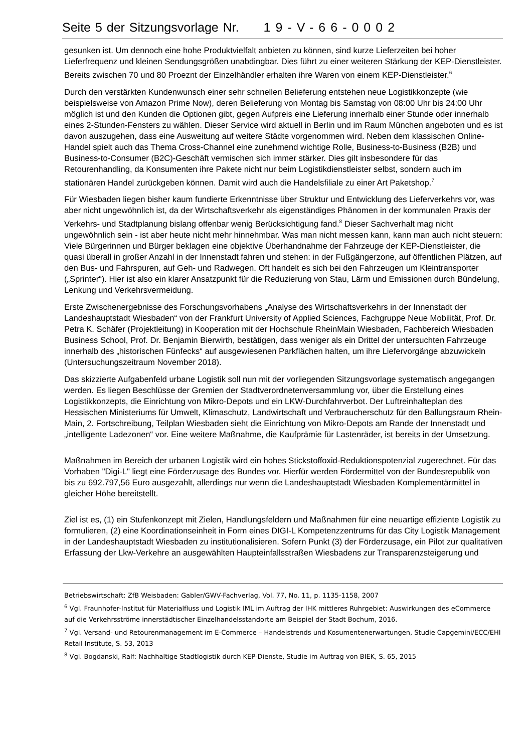Seite 5 der Sitzungsvorlage Nr. 19-V-66-0002
gesunken ist. Um dennoch eine hohe Produktvielfalt anbieten zu können, sind kurze Lieferzeiten bei hoher Lieferfrequenz und kleinen Sendungsgrößen unabdingbar. Dies führt zu einer weiteren Stärkung der KEP-Dienstleister. Bereits zwischen 70 und 80 Proeznt der Einzelhändler erhalten ihre Waren von einem KEP-Dienstleister.<sup>6</sup>
Durch den verstärkten Kundenwunsch einer sehr schnellen Belieferung entstehen neue Logistikkonzepte (wie beispielsweise von Amazon Prime Now), deren Belieferung von Montag bis Samstag von 08:00 Uhr bis 24:00 Uhr möglich ist und den Kunden die Optionen gibt, gegen Aufpreis eine Lieferung innerhalb einer Stunde oder innerhalb eines 2-Stunden-Fensters zu wählen. Dieser Service wird aktuell in Berlin und im Raum München angeboten und es ist davon auszugehen, dass eine Ausweitung auf weitere Städte vorgenommen wird. Neben dem klassischen Online-Handel spielt auch das Thema Cross-Channel eine zunehmend wichtige Rolle, Business-to-Business (B2B) und Business-to-Consumer (B2C)-Geschäft vermischen sich immer stärker. Dies gilt insbesondere für das Retourenhandling, da Konsumenten ihre Pakete nicht nur beim Logistikdienstleister selbst, sondern auch im stationären Handel zurückgeben können. Damit wird auch die Handelsfiliale zu einer Art Paketshop.<sup>7</sup>
Für Wiesbaden liegen bisher kaum fundierte Erkenntnisse über Struktur und Entwicklung des Lieferverkehrs vor, was aber nicht ungewöhnlich ist, da der Wirtschaftsverkehr als eigenständiges Phänomen in der kommunalen Praxis der Verkehrs- und Stadtplanung bislang offenbar wenig Berücksichtigung fand.<sup>8</sup> Dieser Sachverhalt mag nicht ungewöhnlich sein - ist aber heute nicht mehr hinnehmbar. Was man nicht messen kann, kann man auch nicht steuern: Viele Bürgerinnen und Bürger beklagen eine objektive Überhandnahme der Fahrzeuge der KEP-Dienstleister, die quasi überall in großer Anzahl in der Innenstadt fahren und stehen: in der Fußgängerzone, auf öffentlichen Plätzen, auf den Bus- und Fahrspuren, auf Geh- und Radwegen. Oft handelt es sich bei den Fahrzeugen um Kleintransporter („Sprinter“). Hier ist also ein klarer Ansatzpunkt für die Reduzierung von Stau, Lärm und Emissionen durch Bündelung, Lenkung und Verkehrsvermeidung.
Erste Zwischenergebnisse des Forschungsvorhabens „Analyse des Wirtschaftsverkehrs in der Innenstadt der Landeshauptstadt Wiesbaden“ von der Frankfurt University of Applied Sciences, Fachgruppe Neue Mobilität, Prof. Dr. Petra K. Schäfer (Projektleitung) in Kooperation mit der Hochschule RheinMain Wiesbaden, Fachbereich Wiesbaden Business School, Prof. Dr. Benjamin Bierwirth, bestätigen, dass weniger als ein Drittel der untersuchten Fahrzeuge innerhalb des „historischen Fünfecks“ auf ausgewiesenen Parkflächen halten, um ihre Liefervorgänge abzuwickeln (Untersuchungszeitraum November 2018).
Das skizzierte Aufgabenfeld urbane Logistik soll nun mit der vorliegenden Sitzungsvorlage systematisch angegangen werden. Es liegen Beschlüsse der Gremien der Stadtverordnetenversammlung vor, über die Erstellung eines Logistikkonzepts, die Einrichtung von Mikro-Depots und ein LKW-Durchfahrverbot. Der Luftreinhalteplan des Hessischen Ministeriums für Umwelt, Klimaschutz, Landwirtschaft und Verbraucherschutz für den Ballungsraum Rhein-Main, 2. Fortschreibung, Teilplan Wiesbaden sieht die Einrichtung von Mikro-Depots am Rande der Innenstadt und „intelligente Ladezonen“ vor. Eine weitere Maßnahme, die Kaufprämie für Lastenräder, ist bereits in der Umsetzung.
Maßnahmen im Bereich der urbanen Logistik wird ein hohes Stickstoffoxid-Reduktionspotenzial zugerechnet. Für das Vorhaben "Digi-L" liegt eine Förderzusage des Bundes vor. Hierfür werden Fördermittel von der Bundesrepublik von bis zu 692.797,56 Euro ausgezahlt, allerdings nur wenn die Landeshauptstadt Wiesbaden Komplementärmittel in gleicher Höhe bereitstellt.
Ziel ist es, (1) ein Stufenkonzept mit Zielen, Handlungsfeldern und Maßnahmen für eine neuartige effiziente Logistik zu formulieren, (2) eine Koordinationseinheit in Form eines DIGI-L Kompetenzzentrums für das City Logistik Management in der Landeshauptstadt Wiesbaden zu institutionalisieren. Sofern Punkt (3) der Förderzusage, ein Pilot zur qualitativen Erfassung der Lkw-Verkehre an ausgewählten Haupteinfallsstraßen Wiesbadens zur Transparenzsteigerung und
Betriebswirtschaft: ZfB Weisbaden: Gabler/GWV-Fachverlag, Vol. 77, No. 11, p. 1135-1158, 2007
<sup>6</sup> Vgl. Fraunhofer-Institut für Materialfluss und Logistik IML im Auftrag der IHK mittleres Ruhrgebiet: Auswirkungen des eCommerce auf die Verkehrsströme innerstädtischer Einzelhandelsstandorte am Beispiel der Stadt Bochum, 2016.
<sup>7</sup> Vgl. Versand- und Retourenmanagement im E-Commerce – Handelstrends und Kosumentenerwartungen, Studie Capgemini/ECC/EHI Retail Institute, S. 53, 2013
<sup>8</sup> Vgl. Bogdanski, Ralf: Nachhaltige Stadtlogistik durch KEP-Dienste, Studie im Auftrag von BIEK, S. 65, 2015